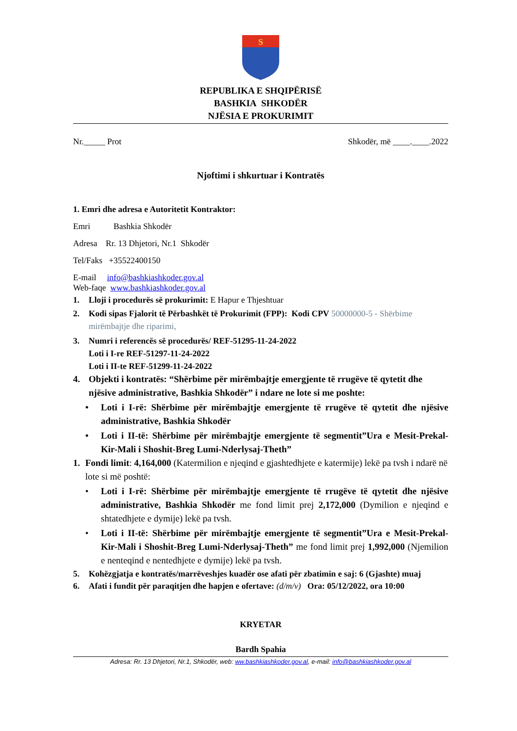S
REPUBLIKA E SHQIPËRISË
BASHKIA SHKODËR
NJËSIA E PROKURIMIT
Nr._____ Prot Shkodër, më ____.____.2022
Njoftimi i shkurtuar i Kontratës
1. Emri dhe adresa e Autoritetit Kontraktor:
Emri Bashkia Shkodër
Adresa Rr. 13 Dhjetori, Nr.1 Shkodër
Tel/Faks +35522400150
E-mail info@bashkiashkoder.gov.al
Web-faqe www.bashkiashkoder.gov.al
1. Lloji i procedurës së prokurimit: E Hapur e Thjeshtuar
2. Kodi sipas Fjalorit të Përbashkët të Prokurimit (FPP): Kodi CPV 50000000-5 - Shërbime mirëmbajtje dhe riparimi,
3. Numri i referencës së procedurës/ REF-51295-11-24-2022
Loti i I-re REF-51297-11-24-2022
Loti i II-te REF-51299-11-24-2022
4. Objekti i kontratës: “Shërbime për mirëmbajtje emergjente të rrugëve të qytetit dhe njësive administrative, Bashkia Shkodër” i ndare ne lote si me poshte:
• Loti i I-rë: Shërbime për mirëmbajtje emergjente të rrugëve të qytetit dhe njësive administrative, Bashkia Shkodër
• Loti i II-të: Shërbime për mirëmbajtje emergjente të segmentit”Ura e Mesit-Prekal-Kir-Mali i Shoshit-Breg Lumi-Nderlysaj-Theth”
1. Fondi limit: 4,164,000 (Katermilion e njeqind e gjashtedhjete e katermije) lekë pa tvsh i ndarë në lote si më poshtë:
• Loti i I-rë: Shërbime për mirëmbajtje emergjente të rrugëve të qytetit dhe njësive administrative, Bashkia Shkodër me fond limit prej 2,172,000 (Dymilion e njeqind e shtatedhjete e dymije) lekë pa tvsh.
• Loti i II-të: Shërbime për mirëmbajtje emergjente të segmentit”Ura e Mesit-Prekal-Kir-Mali i Shoshit-Breg Lumi-Nderlysaj-Theth” me fond limit prej 1,992,000 (Njemilion e nenteqind e nentedhjete e dymije) lekë pa tvsh.
5. Kohëzgjatja e kontratës/marrëveshjes kuadër ose afati për zbatimin e saj: 6 (Gjashte) muaj
6. Afati i fundit për paraqitjen dhe hapjen e ofertave: (d/m/v) Ora: 05/12/2022, ora 10:00
KRYETAR
Bardh Spahia
Adresa: Rr. 13 Dhjetori, Nr.1, Shkodër, web: ww.bashkiashkoder.gov.al, e-mail: info@bashkiashkoder.gov.al